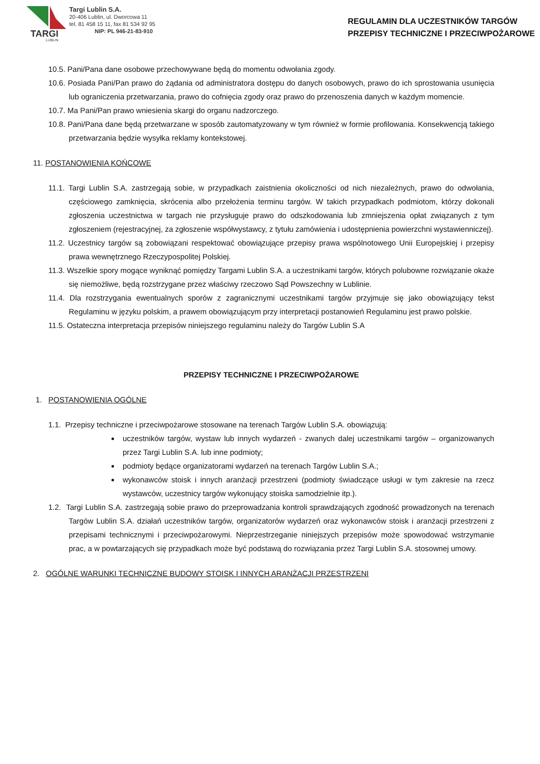TARGI
LUBLIN
Targi Lublin S.A.
20-406 Lublin, ul. Dworcowa 11
tel. 81 458 15 11, fax 81 534 92 95
NIP: PL 946-21-83-910
REGULAMIN DLA UCZESTNIKÓW TARGÓW
PRZEPISY TECHNICZNE I PRZECIWPOŻAROWE
10.5. Pani/Pana dane osobowe przechowywane będą do momentu odwołania zgody.
10.6. Posiada Pani/Pan prawo do żądania od administratora dostępu do danych osobowych, prawo do ich sprostowania usunięcia lub ograniczenia przetwarzania, prawo do cofnięcia zgody oraz prawo do przenoszenia danych w każdym momencie.
10.7. Ma Pani/Pan prawo wniesienia skargi do organu nadzorczego.
10.8. Pani/Pana dane będą przetwarzane w sposób zautomatyzowany w tym również w formie profilowania. Konsekwencją takiego przetwarzania będzie wysyłka reklamy kontekstowej.
11. POSTANOWIENIA KOŃCOWE
11.1. Targi Lublin S.A. zastrzegają sobie, w przypadkach zaistnienia okoliczności od nich niezależnych, prawo do odwołania, częściowego zamknięcia, skrócenia albo przełożenia terminu targów. W takich przypadkach podmiotom, którzy dokonali zgłoszenia uczestnictwa w targach nie przysługuje prawo do odszkodowania lub zmniejszenia opłat związanych z tym zgłoszeniem (rejestracyjnej, za zgłoszenie współwystawcy, z tytułu zamówienia i udostępnienia powierzchni wystawienniczej).
11.2. Uczestnicy targów są zobowiązani respektować obowiązujące przepisy prawa wspólnotowego Unii Europejskiej i przepisy prawa wewnętrznego Rzeczypospolitej Polskiej.
11.3. Wszelkie spory mogące wyniknąć pomiędzy Targami Lublin S.A. a uczestnikami targów, których polubowne rozwiązanie okaże się niemożliwe, będą rozstrzygane przez właściwy rzeczowo Sąd Powszechny w Lublinie.
11.4. Dla rozstrzygania ewentualnych sporów z zagranicznymi uczestnikami targów przyjmuje się jako obowiązujący tekst Regulaminu w języku polskim, a prawem obowiązującym przy interpretacji postanowień Regulaminu jest prawo polskie.
11.5. Ostateczna interpretacja przepisów niniejszego regulaminu należy do Targów Lublin S.A
PRZEPISY TECHNICZNE I PRZECIWPOŻAROWE
1. POSTANOWIENIA OGÓLNE
1.1. Przepisy techniczne i przeciwpożarowe stosowane na terenach Targów Lublin S.A. obowiązują:
uczestników targów, wystaw lub innych wydarzeń - zwanych dalej uczestnikami targów – organizowanych przez Targi Lublin S.A. lub inne podmioty;
podmioty będące organizatorami wydarzeń na terenach Targów Lublin S.A.;
wykonawców stoisk i innych aranżacji przestrzeni (podmioty świadczące usługi w tym zakresie na rzecz wystawców, uczestnicy targów wykonujący stoiska samodzielnie itp.).
1.2. Targi Lublin S.A. zastrzegają sobie prawo do przeprowadzania kontroli sprawdzających zgodność prowadzonych na terenach Targów Lublin S.A. działań uczestników targów, organizatorów wydarzeń oraz wykonawców stoisk i aranżacji przestrzeni z przepisami technicznymi i przeciwpożarowymi. Nieprzestrzeganie niniejszych przepisów może spowodować wstrzymanie prac, a w powtarzających się przypadkach może być podstawą do rozwiązania przez Targi Lublin S.A. stosownej umowy.
2. OGÓLNE WARUNKI TECHNICZNE BUDOWY STOISK I INNYCH ARANŻACJI PRZESTRZENI